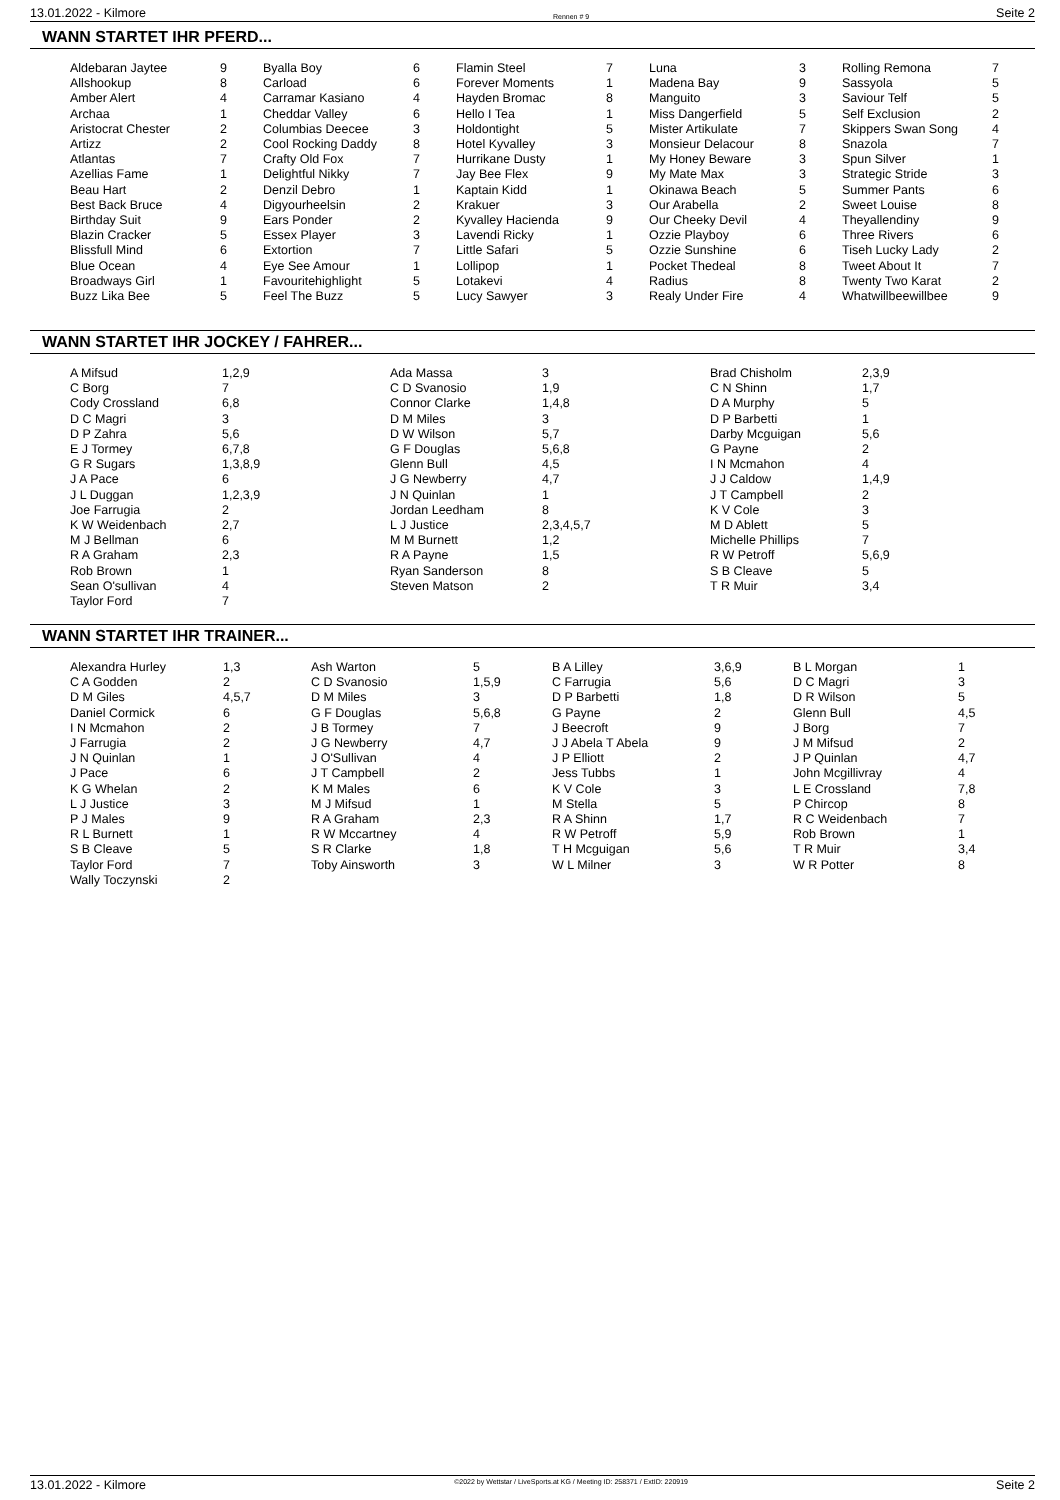13.01.2022 - Kilmore Rennen # 9 Seite 2
WANN STARTET IHR PFERD...
| Aldebaran Jaytee | 9 | Byalla Boy | 6 | Flamin Steel | 7 | Luna | 3 | Rolling Remona | 7 |
| Allshookup | 8 | Carload | 6 | Forever Moments | 1 | Madena Bay | 9 | Sassyola | 5 |
| Amber Alert | 4 | Carramar Kasiano | 4 | Hayden Bromac | 8 | Manguito | 3 | Saviour Telf | 5 |
| Archaa | 1 | Cheddar Valley | 6 | Hello I Tea | 1 | Miss Dangerfield | 5 | Self Exclusion | 2 |
| Aristocrat Chester | 2 | Columbias Deecee | 3 | Holdontight | 5 | Mister Artikulate | 7 | Skippers Swan Song | 4 |
| Artizz | 2 | Cool Rocking Daddy | 8 | Hotel Kyvalley | 3 | Monsieur Delacour | 8 | Snazola | 7 |
| Atlantas | 7 | Crafty Old Fox | 7 | Hurrikane Dusty | 1 | My Honey Beware | 3 | Spun Silver | 1 |
| Azellias Fame | 1 | Delightful Nikky | 7 | Jay Bee Flex | 9 | My Mate Max | 3 | Strategic Stride | 3 |
| Beau Hart | 2 | Denzil Debro | 1 | Kaptain Kidd | 1 | Okinawa Beach | 5 | Summer Pants | 6 |
| Best Back Bruce | 4 | Digyourheelsin | 2 | Krakuer | 3 | Our Arabella | 2 | Sweet Louise | 8 |
| Birthday Suit | 9 | Ears Ponder | 2 | Kyvalley Hacienda | 9 | Our Cheeky Devil | 4 | Theyallendiny | 9 |
| Blazin Cracker | 5 | Essex Player | 3 | Lavendi Ricky | 1 | Ozzie Playboy | 6 | Three Rivers | 6 |
| Blissfull Mind | 6 | Extortion | 7 | Little Safari | 5 | Ozzie Sunshine | 6 | Tiseh Lucky Lady | 2 |
| Blue Ocean | 4 | Eye See Amour | 1 | Lollipop | 1 | Pocket Thedeal | 8 | Tweet About It | 7 |
| Broadways Girl | 1 | Favouritehighlight | 5 | Lotakevi | 4 | Radius | 8 | Twenty Two Karat | 2 |
| Buzz Lika Bee | 5 | Feel The Buzz | 5 | Lucy Sawyer | 3 | Realy Under Fire | 4 | Whatwillbeewillbee | 9 |
WANN STARTET IHR JOCKEY / FAHRER...
| A Mifsud | 1,2,9 | Ada Massa | 3 | Brad Chisholm | 2,3,9 |
| C Borg | 7 | C D Svanosio | 1,9 | C N Shinn | 1,7 |
| Cody Crossland | 6,8 | Connor Clarke | 1,4,8 | D A Murphy | 5 |
| D C Magri | 3 | D M Miles | 3 | D P Barbetti | 1 |
| D P Zahra | 5,6 | D W Wilson | 5,7 | Darby Mcguigan | 5,6 |
| E J Tormey | 6,7,8 | G F Douglas | 5,6,8 | G Payne | 2 |
| G R Sugars | 1,3,8,9 | Glenn Bull | 4,5 | I N Mcmahon | 4 |
| J A Pace | 6 | J G Newberry | 4,7 | J J Caldow | 1,4,9 |
| J L Duggan | 1,2,3,9 | J N Quinlan | 1 | J T Campbell | 2 |
| Joe Farrugia | 2 | Jordan Leedham | 8 | K V Cole | 3 |
| K W Weidenbach | 2,7 | L J Justice | 2,3,4,5,7 | M D Ablett | 5 |
| M J Bellman | 6 | M M Burnett | 1,2 | Michelle Phillips | 7 |
| R A Graham | 2,3 | R A Payne | 1,5 | R W Petroff | 5,6,9 |
| Rob Brown | 1 | Ryan Sanderson | 8 | S B Cleave | 5 |
| Sean O'sullivan | 4 | Steven Matson | 2 | T R Muir | 3,4 |
| Taylor Ford | 7 | | | | |
WANN STARTET IHR TRAINER...
| Alexandra Hurley | 1,3 | Ash Warton | 5 | B A Lilley | 3,6,9 | B L Morgan | 1 |
| C A Godden | 2 | C D Svanosio | 1,5,9 | C Farrugia | 5,6 | D C Magri | 3 |
| D M Giles | 4,5,7 | D M Miles | 3 | D P Barbetti | 1,8 | D R Wilson | 5 |
| Daniel Cormick | 6 | G F Douglas | 5,6,8 | G Payne | 2 | Glenn Bull | 4,5 |
| I N Mcmahon | 2 | J B Tormey | 7 | J Beecroft | 9 | J Borg | 7 |
| J Farrugia | 2 | J G Newberry | 4,7 | J J Abela T Abela | 9 | J M Mifsud | 2 |
| J N Quinlan | 1 | J O'Sullivan | 4 | J P Elliott | 2 | J P Quinlan | 4,7 |
| J Pace | 6 | J T Campbell | 2 | Jess Tubbs | 1 | John Mcgillivray | 4 |
| K G Whelan | 2 | K M Males | 6 | K V Cole | 3 | L E Crossland | 7,8 |
| L J Justice | 3 | M J Mifsud | 1 | M Stella | 5 | P Chircop | 8 |
| P J Males | 9 | R A Graham | 2,3 | R A Shinn | 1,7 | R C Weidenbach | 7 |
| R L Burnett | 1 | R W Mccartney | 4 | R W Petroff | 5,9 | Rob Brown | 1 |
| S B Cleave | 5 | S R Clarke | 1,8 | T H Mcguigan | 5,6 | T R Muir | 3,4 |
| Taylor Ford | 7 | Toby Ainsworth | 3 | W L Milner | 3 | W R Potter | 8 |
| Wally Toczynski | 2 | | | | | | |
13.01.2022 - Kilmore ©2022 by Wettstar / LiveSports.at KG / Meeting ID: 258371 / ExtID: 220919 Seite 2